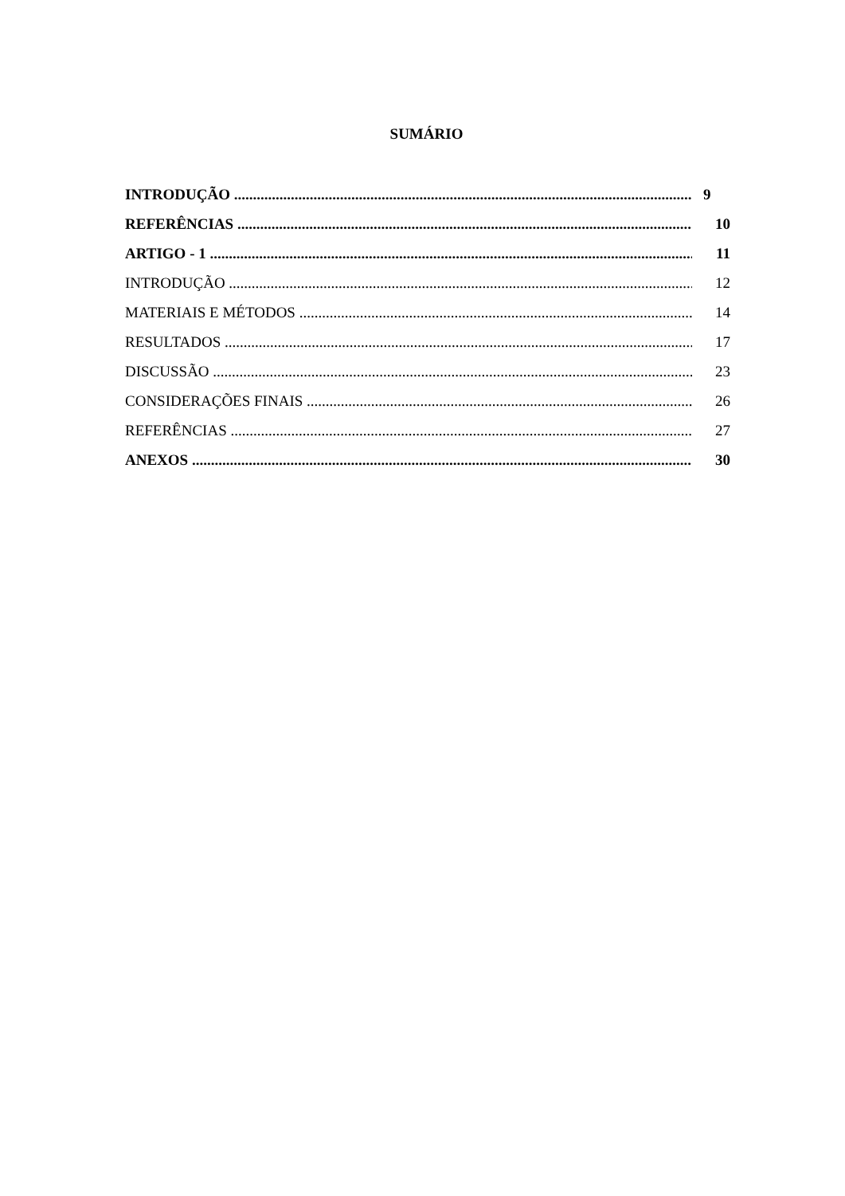SUMÁRIO
INTRODUÇÃO 9
REFERÊNCIAS 10
ARTIGO - 1 11
INTRODUÇÃO 12
MATERIAIS E MÉTODOS 14
RESULTADOS 17
DISCUSSÃO 23
CONSIDERAÇÕES FINAIS 26
REFERÊNCIAS 27
ANEXOS 30